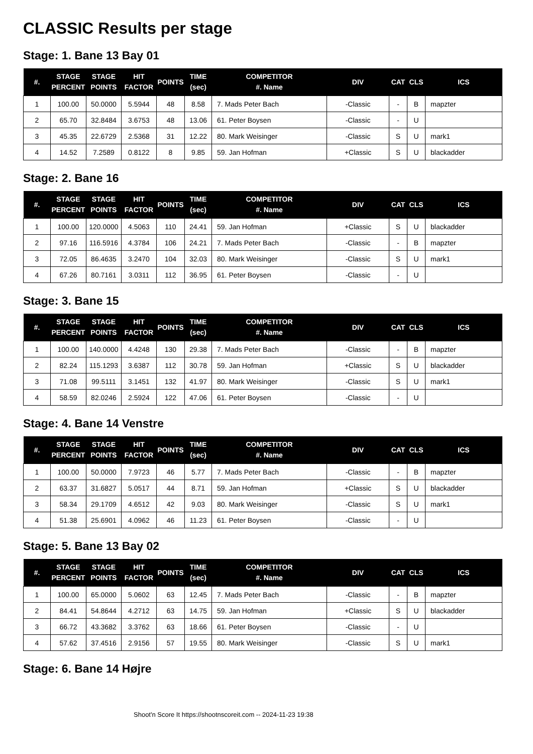CLASSIC Results per stage
Stage: 1. Bane 13 Bay 01
| #. | STAGE PERCENT | STAGE POINTS | HIT FACTOR | POINTS | TIME (sec) | COMPETITOR #. Name | DIV | CAT | CLS | ICS |
| --- | --- | --- | --- | --- | --- | --- | --- | --- | --- | --- |
| 1 | 100.00 | 50.0000 | 5.5944 | 48 | 8.58 | 7. Mads Peter Bach | -Classic | - | B | mapzter |
| 2 | 65.70 | 32.8484 | 3.6753 | 48 | 13.06 | 61. Peter Boysen | -Classic | - | U | |
| 3 | 45.35 | 22.6729 | 2.5368 | 31 | 12.22 | 80. Mark Weisinger | -Classic | S | U | mark1 |
| 4 | 14.52 | 7.2589 | 0.8122 | 8 | 9.85 | 59. Jan Hofman | +Classic | S | U | blackadder |
Stage: 2. Bane 16
| #. | STAGE PERCENT | STAGE POINTS | HIT FACTOR | POINTS | TIME (sec) | COMPETITOR #. Name | DIV | CAT | CLS | ICS |
| --- | --- | --- | --- | --- | --- | --- | --- | --- | --- | --- |
| 1 | 100.00 | 120.0000 | 4.5063 | 110 | 24.41 | 59. Jan Hofman | +Classic | S | U | blackadder |
| 2 | 97.16 | 116.5916 | 4.3784 | 106 | 24.21 | 7. Mads Peter Bach | -Classic | - | B | mapzter |
| 3 | 72.05 | 86.4635 | 3.2470 | 104 | 32.03 | 80. Mark Weisinger | -Classic | S | U | mark1 |
| 4 | 67.26 | 80.7161 | 3.0311 | 112 | 36.95 | 61. Peter Boysen | -Classic | - | U | |
Stage: 3. Bane 15
| #. | STAGE PERCENT | STAGE POINTS | HIT FACTOR | POINTS | TIME (sec) | COMPETITOR #. Name | DIV | CAT | CLS | ICS |
| --- | --- | --- | --- | --- | --- | --- | --- | --- | --- | --- |
| 1 | 100.00 | 140.0000 | 4.4248 | 130 | 29.38 | 7. Mads Peter Bach | -Classic | - | B | mapzter |
| 2 | 82.24 | 115.1293 | 3.6387 | 112 | 30.78 | 59. Jan Hofman | +Classic | S | U | blackadder |
| 3 | 71.08 | 99.5111 | 3.1451 | 132 | 41.97 | 80. Mark Weisinger | -Classic | S | U | mark1 |
| 4 | 58.59 | 82.0246 | 2.5924 | 122 | 47.06 | 61. Peter Boysen | -Classic | - | U | |
Stage: 4. Bane 14 Venstre
| #. | STAGE PERCENT | STAGE POINTS | HIT FACTOR | POINTS | TIME (sec) | COMPETITOR #. Name | DIV | CAT | CLS | ICS |
| --- | --- | --- | --- | --- | --- | --- | --- | --- | --- | --- |
| 1 | 100.00 | 50.0000 | 7.9723 | 46 | 5.77 | 7. Mads Peter Bach | -Classic | - | B | mapzter |
| 2 | 63.37 | 31.6827 | 5.0517 | 44 | 8.71 | 59. Jan Hofman | +Classic | S | U | blackadder |
| 3 | 58.34 | 29.1709 | 4.6512 | 42 | 9.03 | 80. Mark Weisinger | -Classic | S | U | mark1 |
| 4 | 51.38 | 25.6901 | 4.0962 | 46 | 11.23 | 61. Peter Boysen | -Classic | - | U | |
Stage: 5. Bane 13 Bay 02
| #. | STAGE PERCENT | STAGE POINTS | HIT FACTOR | POINTS | TIME (sec) | COMPETITOR #. Name | DIV | CAT | CLS | ICS |
| --- | --- | --- | --- | --- | --- | --- | --- | --- | --- | --- |
| 1 | 100.00 | 65.0000 | 5.0602 | 63 | 12.45 | 7. Mads Peter Bach | -Classic | - | B | mapzter |
| 2 | 84.41 | 54.8644 | 4.2712 | 63 | 14.75 | 59. Jan Hofman | +Classic | S | U | blackadder |
| 3 | 66.72 | 43.3682 | 3.3762 | 63 | 18.66 | 61. Peter Boysen | -Classic | - | U | |
| 4 | 57.62 | 37.4516 | 2.9156 | 57 | 19.55 | 80. Mark Weisinger | -Classic | S | U | mark1 |
Stage: 6. Bane 14 Højre
Shoot'n Score It https://shootnscoreit.com -- 2024-11-23 19:38